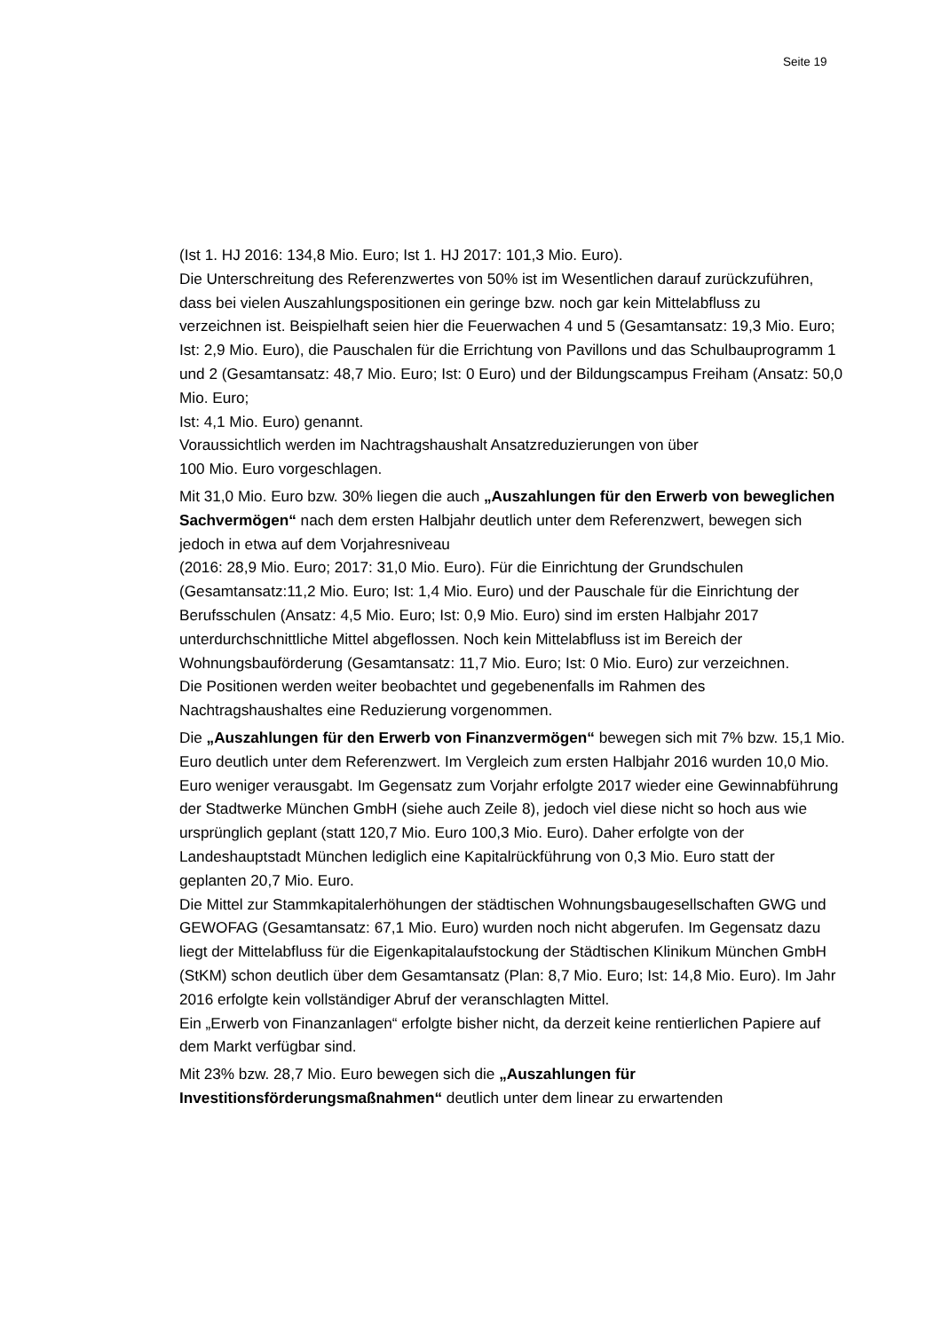Seite 19
(Ist 1. HJ 2016: 134,8 Mio. Euro; Ist 1. HJ 2017: 101,3 Mio. Euro).
Die Unterschreitung des Referenzwertes von 50% ist im Wesentlichen darauf zurückzuführen, dass bei vielen Auszahlungspositionen ein geringe bzw. noch gar kein Mittelabfluss zu verzeichnen ist. Beispielhaft seien hier die Feuerwachen 4 und 5 (Gesamtansatz: 19,3 Mio. Euro; Ist: 2,9 Mio. Euro), die Pauschalen für die Errichtung von Pavillons und das Schulbauprogramm 1 und 2 (Gesamtansatz: 48,7 Mio. Euro; Ist: 0 Euro) und der Bildungscampus Freiham (Ansatz: 50,0 Mio. Euro;
Ist: 4,1 Mio. Euro) genannt.
Voraussichtlich werden im Nachtragshaushalt Ansatzreduzierungen von über
100 Mio. Euro vorgeschlagen.
Mit 31,0 Mio. Euro bzw. 30% liegen die auch „Auszahlungen für den Erwerb von beweglichen Sachvermögen“ nach dem ersten Halbjahr deutlich unter dem Referenzwert, bewegen sich jedoch in etwa auf dem Vorjahresniveau
(2016: 28,9 Mio. Euro; 2017: 31,0 Mio. Euro). Für die Einrichtung der Grundschulen (Gesamtansatz:11,2 Mio. Euro; Ist: 1,4 Mio. Euro) und der Pauschale für die Einrichtung der Berufsschulen (Ansatz: 4,5 Mio. Euro; Ist: 0,9 Mio. Euro) sind im ersten Halbjahr 2017 unterdurchschnittliche Mittel abgeflossen. Noch kein Mittelabfluss ist im Bereich der Wohnungsbauförderung (Gesamtansatz: 11,7 Mio. Euro; Ist: 0 Mio. Euro) zur verzeichnen.
Die Positionen werden weiter beobachtet und gegebenenfalls im Rahmen des Nachtragshaushaltes eine Reduzierung vorgenommen.
Die „Auszahlungen für den Erwerb von Finanzvermögen“ bewegen sich mit 7% bzw. 15,1 Mio. Euro deutlich unter dem Referenzwert. Im Vergleich zum ersten Halbjahr 2016 wurden 10,0 Mio. Euro weniger verausgabt. Im Gegensatz zum Vorjahr erfolgte 2017 wieder eine Gewinnabführung der Stadtwerke München GmbH (siehe auch Zeile 8), jedoch viel diese nicht so hoch aus wie ursprünglich geplant (statt 120,7 Mio. Euro 100,3 Mio. Euro). Daher erfolgte von der Landeshauptstadt München lediglich eine Kapitalrückführung von 0,3 Mio. Euro statt der geplanten 20,7 Mio. Euro.
Die Mittel zur Stammkapitalerhöhungen der städtischen Wohnungsbaugesellschaften GWG und GEWOFAG (Gesamtansatz: 67,1 Mio. Euro) wurden noch nicht abgerufen. Im Gegensatz dazu liegt der Mittelabfluss für die Eigenkapitalaufstockung der Städtischen Klinikum München GmbH (StKM) schon deutlich über dem Gesamtansatz (Plan: 8,7 Mio. Euro; Ist: 14,8 Mio. Euro). Im Jahr 2016 erfolgte kein vollständiger Abruf der veranschlagten Mittel.
Ein „Erwerb von Finanzanlagen“ erfolgte bisher nicht, da derzeit keine rentierlichen Papiere auf dem Markt verfügbar sind.
Mit 23% bzw. 28,7 Mio. Euro bewegen sich die „Auszahlungen für Investitionsförderungsmaßnahmen“ deutlich unter dem linear zu erwartenden